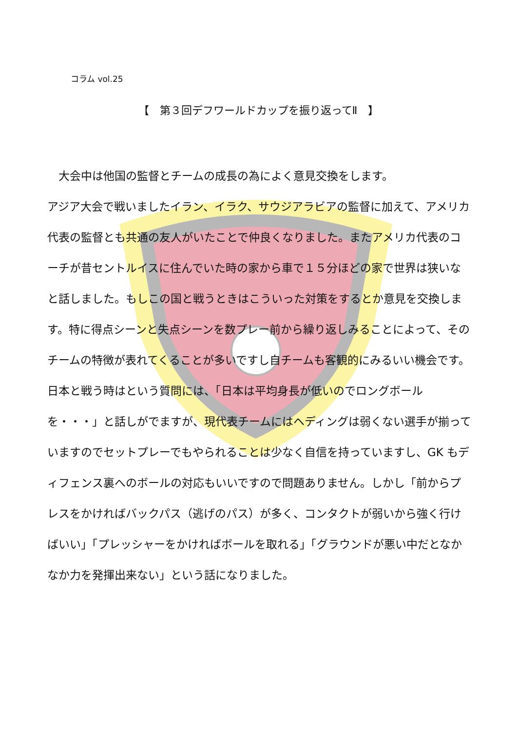コラム vol.25
【　第３回デフワールドカップを振り返ってⅡ　】
　大会中は他国の監督とチームの成長の為によく意見交換をします。
アジア大会で戦いましたイラン、イラク、サウジアラビアの監督に加えて、アメリカ代表の監督とも共通の友人がいたことで仲良くなりました。またアメリカ代表のコーチが昔セントルイスに住んでいた時の家から車で１５分ほどの家で世界は狭いなと話しました。もしこの国と戦うときはこういった対策をするとか意見を交換します。特に得点シーンと失点シーンを数プレー前から繰り返しみることによって、そのチームの特徴が表れてくることが多いですし自チームも客観的にみるいい機会です。日本と戦う時はという質問には、「日本は平均身長が低いのでロングボールを・・・」と話しがでますが、現代表チームにはヘディングは弱くない選手が揃っていますのでセットプレーでもやられることは少なく自信を持っていますし、GK もディフェンス裏へのボールの対応もいいですので問題ありません。しかし「前からプレスをかければバックパス（逃げのパス）が多く、コンタクトが弱いから強く行けばいい」「プレッシャーをかければボールを取れる」「グラウンドが悪い中だとなかなか力を発揮出来ない」という話になりました。